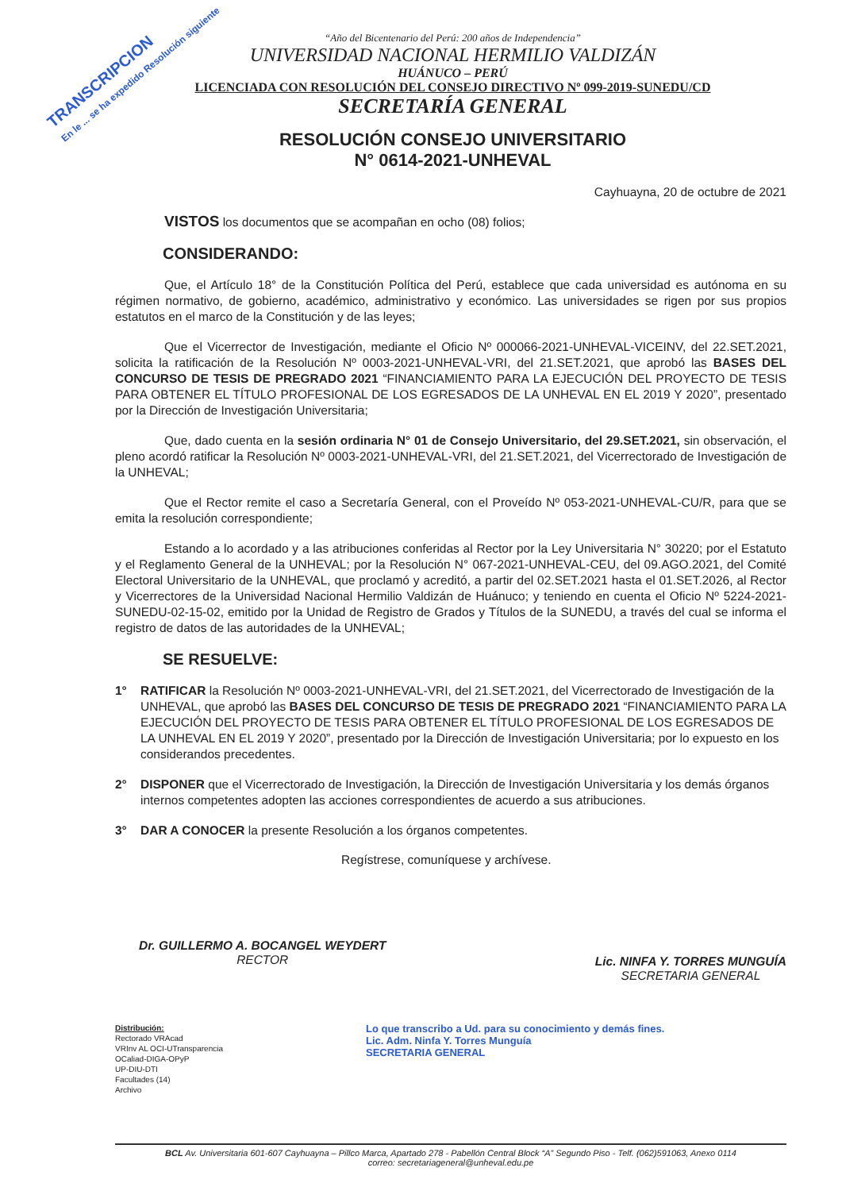TRANSCRIPCION
En le ... se ha expedido Resolución siguiente
“Año del Bicentenario del Perú: 200 años de Independencia”
UNIVERSIDAD NACIONAL HERMILIO VALDIZÁN
HUÁNUCO – PERÚ
LICENCIADA CON RESOLUCIÓN DEL CONSEJO DIRECTIVO Nº 099-2019-SUNEDU/CD
SECRETARÍA GENERAL
RESOLUCIÓN CONSEJO UNIVERSITARIO
N° 0614-2021-UNHEVAL
Cayhuayna, 20 de octubre de 2021
VISTOS los documentos que se acompañan en ocho (08) folios;
CONSIDERANDO:
Que, el Artículo 18° de la Constitución Política del Perú, establece que cada universidad es autónoma en su régimen normativo, de gobierno, académico, administrativo y económico. Las universidades se rigen por sus propios estatutos en el marco de la Constitución y de las leyes;
Que el Vicerrector de Investigación, mediante el Oficio Nº 000066-2021-UNHEVAL-VICEINV, del 22.SET.2021, solicita la ratificación de la Resolución Nº 0003-2021-UNHEVAL-VRI, del 21.SET.2021, que aprobó las BASES DEL CONCURSO DE TESIS DE PREGRADO 2021 “FINANCIAMIENTO PARA LA EJECUCIÓN DEL PROYECTO DE TESIS PARA OBTENER EL TÍTULO PROFESIONAL DE LOS EGRESADOS DE LA UNHEVAL EN EL 2019 Y 2020”, presentado por la Dirección de Investigación Universitaria;
Que, dado cuenta en la sesión ordinaria N° 01 de Consejo Universitario, del 29.SET.2021, sin observación, el pleno acordó ratificar la Resolución Nº 0003-2021-UNHEVAL-VRI, del 21.SET.2021, del Vicerrectorado de Investigación de la UNHEVAL;
Que el Rector remite el caso a Secretaría General, con el Proveído Nº 053-2021-UNHEVAL-CU/R, para que se emita la resolución correspondiente;
Estando a lo acordado y a las atribuciones conferidas al Rector por la Ley Universitaria N° 30220; por el Estatuto y el Reglamento General de la UNHEVAL; por la Resolución N° 067-2021-UNHEVAL-CEU, del 09.AGO.2021, del Comité Electoral Universitario de la UNHEVAL, que proclamó y acreditó, a partir del 02.SET.2021 hasta el 01.SET.2026, al Rector y Vicerrectores de la Universidad Nacional Hermilio Valdizán de Huánuco; y teniendo en cuenta el Oficio Nº 5224-2021-SUNEDU-02-15-02, emitido por la Unidad de Registro de Grados y Títulos de la SUNEDU, a través del cual se informa el registro de datos de las autoridades de la UNHEVAL;
SE RESUELVE:
1° RATIFICAR la Resolución Nº 0003-2021-UNHEVAL-VRI, del 21.SET.2021, del Vicerrectorado de Investigación de la UNHEVAL, que aprobó las BASES DEL CONCURSO DE TESIS DE PREGRADO 2021 “FINANCIAMIENTO PARA LA EJECUCIÓN DEL PROYECTO DE TESIS PARA OBTENER EL TÍTULO PROFESIONAL DE LOS EGRESADOS DE LA UNHEVAL EN EL 2019 Y 2020”, presentado por la Dirección de Investigación Universitaria; por lo expuesto en los considerandos precedentes.
2° DISPONER que el Vicerrectorado de Investigación, la Dirección de Investigación Universitaria y los demás órganos internos competentes adopten las acciones correspondientes de acuerdo a sus atribuciones.
3° DAR A CONOCER la presente Resolución a los órganos competentes.
Regístrese, comuníquese y archívese.
Dr. GUILLERMO A. BOCANGEL WEYDERT
RECTOR
Lic. NINFA Y. TORRES MUNGUÍA
SECRETARIA GENERAL
Distribución:
Rectorado VRAcad
VRInv AL OCI-UTransparencia
OCaliad-DIGA-OPyP
UP-DIU-DTI
Facultades (14)
Archivo
Lo que transcribo a Ud. para su conocimiento y demás fines.
Lic. Adm. Ninfa Y. Torres Munguía
SECRETARIA GENERAL
BCL Av. Universitaria 601-607 Cayhuayna – Pillco Marca, Apartado 278 - Pabellón Central Block “A” Segundo Piso - Telf. (062)591063, Anexo 0114
correo: secretariageneral@unheval.edu.pe